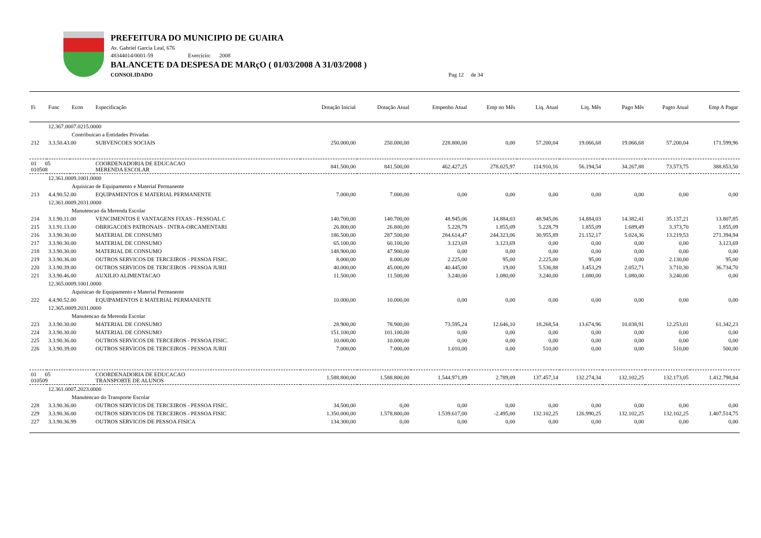PREFEITURA DO MUNICIPIO DE GUAIRA
Av. Gabriel Garcia Leal, 676
48344014/0001-59 Exercício: 2008
BALANCETE DA DESPESA DE MARçO ( 01/03/2008 A 31/03/2008 )
CONSOLIDADO Pag 12 de 34
| Fi | Func | Econ | Especificação | Dotação Inicial | Dotação Atual | Empenho Atual | Emp no Mês | Liq. Atual | Liq. Mês | Pago Mês | Pagto Atual | Emp A Pagar |
| --- | --- | --- | --- | --- | --- | --- | --- | --- | --- | --- | --- | --- |
| | 12.367.0007.0215.0000 | | | | | | | | | | | |
| | | Contribuicao a Entidades Privadas | | | | | | | | | | |
| 212 | 3.3.50.43.00 | | SUBVENCOES SOCIAIS | 250.000,00 | 250.000,00 | 228.800,00 | 0,00 | 57.200,04 | 19.066,68 | 19.066,68 | 57.200,04 | 171.599,96 |
| 01 05 010508 | | | COORDENADORIA DE EDUCACAO MERENDA ESCOLAR | 841.500,00 | 841.500,00 | 462.427,25 | 278.025,97 | 114.910,16 | 56.194,54 | 34.267,88 | 73.573,75 | 388.853,50 |
| | 12.361.0009.1001.0000 | | | | | | | | | | | |
| | | Aquisicao de Equipamento e Material Permanente | | | | | | | | | | |
| 213 | 4.4.90.52.00 | | EQUIPAMENTOS E MATERIAL PERMANENTE | 7.000,00 | 7.000,00 | 0,00 | 0,00 | 0,00 | 0,00 | 0,00 | 0,00 | 0,00 |
| | 12.361.0009.2031.0000 | | | | | | | | | | | |
| | | Manutencao da Merenda Escolar | | | | | | | | | | |
| 214 | 3.1.90.11.00 | | VENCIMENTOS E VANTAGENS FIXAS - PESSOAL C | 140.700,00 | 140.700,00 | 48.945,06 | 14.884,03 | 48.945,06 | 14.884,03 | 14.382,41 | 35.137,21 | 13.807,85 |
| 215 | 3.1.91.13.00 | | OBRIGACOES PATRONAIS - INTRA-ORCAMENTARI | 26.800,00 | 26.800,00 | 5.228,79 | 1.855,09 | 5.228,79 | 1.855,09 | 1.689,49 | 3.373,70 | 1.855,09 |
| 216 | 3.3.90.30.00 | | MATERIAL DE CONSUMO | 186.500,00 | 287.500,00 | 284.614,47 | 244.323,06 | 30.955,89 | 21.152,17 | 5.024,36 | 13.219,53 | 271.394,94 |
| 217 | 3.3.90.30.00 | | MATERIAL DE CONSUMO | 65.100,00 | 60.100,00 | 3.123,69 | 3.123,69 | 0,00 | 0,00 | 0,00 | 0,00 | 3.123,69 |
| 218 | 3.3.90.30.00 | | MATERIAL DE CONSUMO | 148.900,00 | 47.900,00 | 0,00 | 0,00 | 0,00 | 0,00 | 0,00 | 0,00 | 0,00 |
| 219 | 3.3.90.36.00 | | OUTROS SERVICOS DE TERCEIROS - PESSOA FISIC. | 8.000,00 | 8.000,00 | 2.225,00 | 95,00 | 2.225,00 | 95,00 | 0,00 | 2.130,00 | 95,00 |
| 220 | 3.3.90.39.00 | | OUTROS SERVICOS DE TERCEIROS - PESSOA JURII | 40.000,00 | 45.000,00 | 40.445,00 | 19,00 | 5.536,88 | 3.453,29 | 2.052,71 | 3.710,30 | 36.734,70 |
| 221 | 3.3.90.46.00 | | AUXILIO ALIMENTACAO | 11.500,00 | 11.500,00 | 3.240,00 | 1.080,00 | 3.240,00 | 1.080,00 | 1.080,00 | 3.240,00 | 0,00 |
| | 12.365.0009.1001.0000 | | | | | | | | | | | |
| | | Aquisicao de Equipamento e Material Permanente | | | | | | | | | | |
| 222 | 4.4.90.52.00 | | EQUIPAMENTOS E MATERIAL PERMANENTE | 10.000,00 | 10.000,00 | 0,00 | 0,00 | 0,00 | 0,00 | 0,00 | 0,00 | 0,00 |
| | 12.365.0009.2031.0000 | | | | | | | | | | | |
| | | Manutencao da Merenda Escolar | | | | | | | | | | |
| 223 | 3.3.90.30.00 | | MATERIAL DE CONSUMO | 28.900,00 | 78.900,00 | 73.595,24 | 12.646,10 | 18.268,54 | 13.674,96 | 10.038,91 | 12.253,01 | 61.342,23 |
| 224 | 3.3.90.30.00 | | MATERIAL DE CONSUMO | 151.100,00 | 101.100,00 | 0,00 | 0,00 | 0,00 | 0,00 | 0,00 | 0,00 | 0,00 |
| 225 | 3.3.90.36.00 | | OUTROS SERVICOS DE TERCEIROS - PESSOA FISIC. | 10.000,00 | 10.000,00 | 0,00 | 0,00 | 0,00 | 0,00 | 0,00 | 0,00 | 0,00 |
| 226 | 3.3.90.39.00 | | OUTROS SERVICOS DE TERCEIROS - PESSOA JURII | 7.000,00 | 7.000,00 | 1.010,00 | 0,00 | 510,00 | 0,00 | 0,00 | 510,00 | 500,00 |
| 01 05 010509 | | | COORDENADORIA DE EDUCACAO TRANSPORTE DE ALUNOS | 1.588.800,00 | 1.588.800,00 | 1.544.971,89 | 2.789,09 | 137.457,14 | 132.274,34 | 132.102,25 | 132.173,05 | 1.412.798,84 |
| | 12.361.0007.2023.0000 | | | | | | | | | | | |
| | | Manutencao do Transporte Escolar | | | | | | | | | | |
| 228 | 3.3.90.36.00 | | OUTROS SERVICOS DE TERCEIROS - PESSOA FISIC. | 34.500,00 | 0,00 | 0,00 | 0,00 | 0,00 | 0,00 | 0,00 | 0,00 | 0,00 |
| 229 | 3.3.90.36.00 | | OUTROS SERVICOS DE TERCEIROS - PESSOA FISIC | 1.350.000,00 | 1.578.800,00 | 1.539.617,00 | -2.495,00 | 132.102,25 | 126.990,25 | 132.102,25 | 132.102,25 | 1.407.514,75 |
| 227 | 3.3.90.36.99 | | OUTROS SERVICOS DE PESSOA FISICA | 134.300,00 | 0,00 | 0,00 | 0,00 | 0,00 | 0,00 | 0,00 | 0,00 | 0,00 |